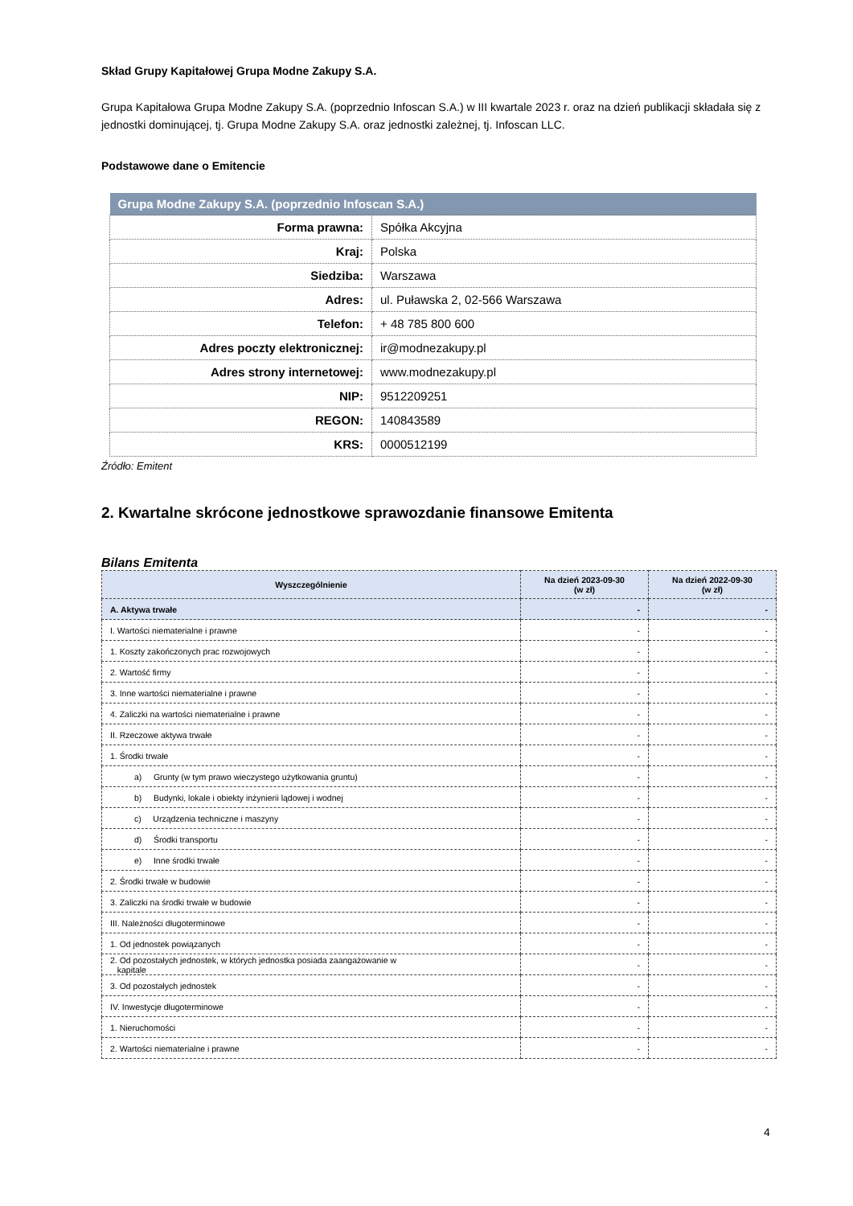Skład Grupy Kapitałowej Grupa Modne Zakupy S.A.
Grupa Kapitałowa Grupa Modne Zakupy S.A. (poprzednio Infoscan S.A.) w III kwartale 2023 r. oraz na dzień publikacji składała się z jednostki dominującej, tj. Grupa Modne Zakupy S.A. oraz jednostki zależnej, tj. Infoscan LLC.
Podstawowe dane o Emitencie
| Grupa Modne Zakupy S.A. (poprzednio Infoscan S.A.) | |
| --- | --- |
| Forma prawna: | Spółka Akcyjna |
| Kraj: | Polska |
| Siedziba: | Warszawa |
| Adres: | ul. Puławska 2, 02-566 Warszawa |
| Telefon: | + 48 785 800 600 |
| Adres poczty elektronicznej: | ir@modnezakupy.pl |
| Adres strony internetowej: | www.modnezakupy.pl |
| NIP: | 9512209251 |
| REGON: | 140843589 |
| KRS: | 0000512199 |
Źródło: Emitent
2. Kwartalne skrócone jednostkowe sprawozdanie finansowe Emitenta
Bilans Emitenta
| Wyszczególnienie | Na dzień 2023-09-30 (w zł) | Na dzień 2022-09-30 (w zł) |
| --- | --- | --- |
| A. Aktywa trwałe | - | - |
| I. Wartości niematerialne i prawne | - | - |
| 1. Koszty zakończonych prac rozwojowych | - | - |
| 2. Wartość firmy | - | - |
| 3. Inne wartości niematerialne i prawne | - | - |
| 4. Zaliczki na wartości niematerialne i prawne | - | - |
| II. Rzeczowe aktywa trwałe | - | - |
| 1. Środki trwałe | - | - |
| a) Grunty (w tym prawo wieczystego użytkowania gruntu) | - | - |
| b) Budynki, lokale i obiekty inżynierii lądowej i wodnej | - | - |
| c) Urządzenia techniczne i maszyny | - | - |
| d) Środki transportu | - | - |
| e) Inne środki trwałe | - | - |
| 2. Środki trwałe w budowie | - | - |
| 3. Zaliczki na środki trwałe w budowie | - | - |
| III. Należności długoterminowe | - | - |
| 1. Od jednostek powiązanych | - | - |
| 2. Od pozostałych jednostek, w których jednostka posiada zaangażowanie w kapitale | - | - |
| 3. Od pozostałych jednostek | - | - |
| IV. Inwestycje długoterminowe | - | - |
| 1. Nieruchomości | - | - |
| 2. Wartości niematerialne i prawne | - | - |
4